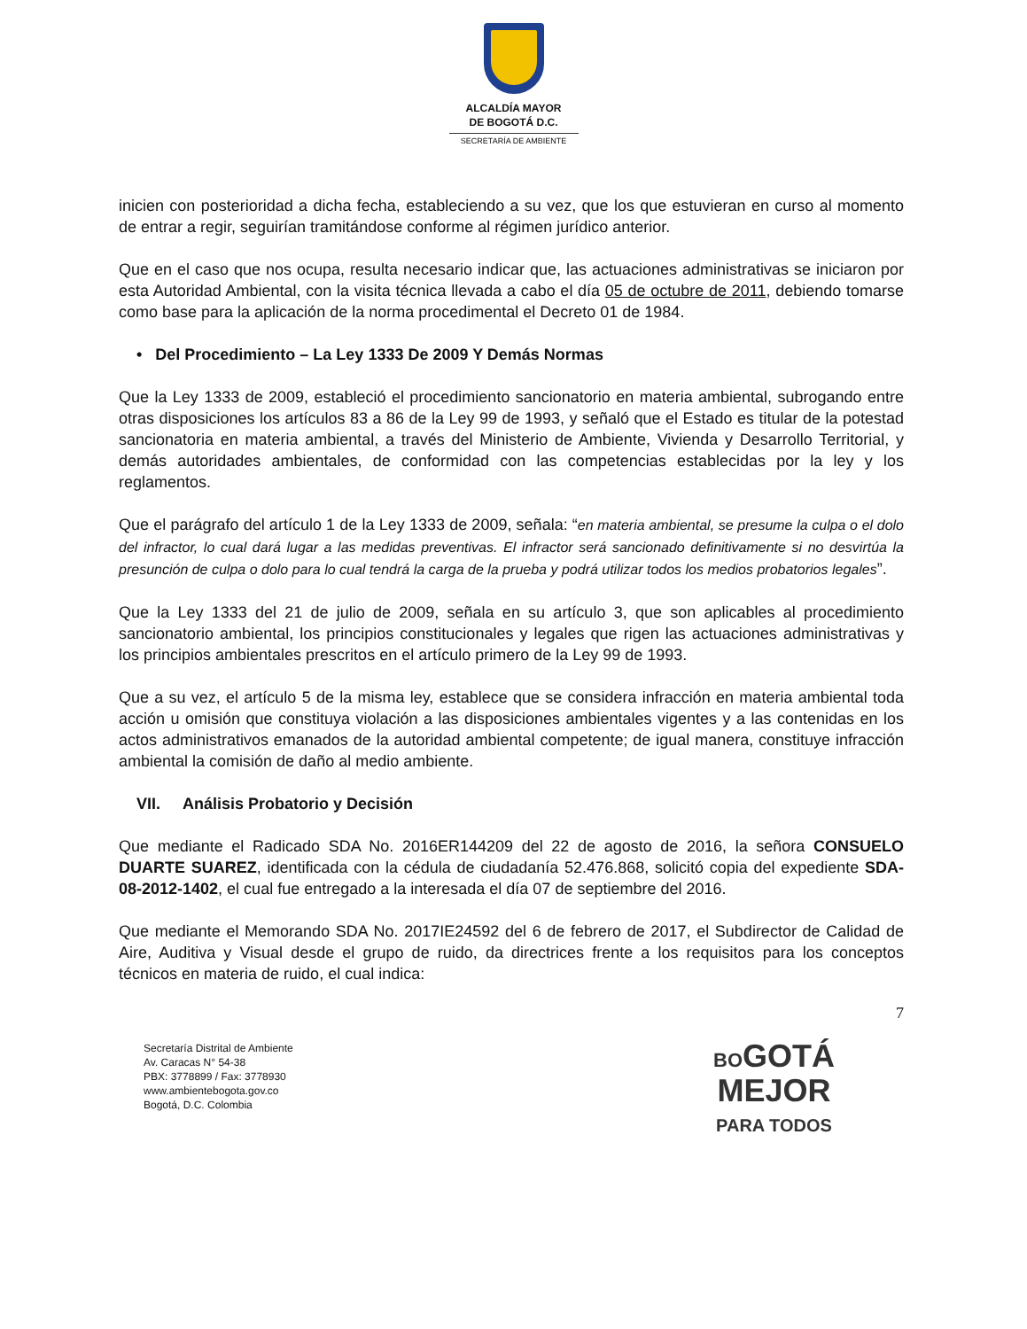ALCALDÍA MAYOR
DE BOGOTÁ D.C.
SECRETARÍA DE AMBIENTE
inicien con posterioridad a dicha fecha, estableciendo a su vez, que los que estuvieran en curso al momento de entrar a regir, seguirían tramitándose conforme al régimen jurídico anterior.
Que en el caso que nos ocupa, resulta necesario indicar que, las actuaciones administrativas se iniciaron por esta Autoridad Ambiental, con la visita técnica llevada a cabo el día 05 de octubre de 2011, debiendo tomarse como base para la aplicación de la norma procedimental el Decreto 01 de 1984.
• Del Procedimiento – La Ley 1333 De 2009 Y Demás Normas
Que la Ley 1333 de 2009, estableció el procedimiento sancionatorio en materia ambiental, subrogando entre otras disposiciones los artículos 83 a 86 de la Ley 99 de 1993, y señaló que el Estado es titular de la potestad sancionatoria en materia ambiental, a través del Ministerio de Ambiente, Vivienda y Desarrollo Territorial, y demás autoridades ambientales, de conformidad con las competencias establecidas por la ley y los reglamentos.
Que el parágrafo del artículo 1 de la Ley 1333 de 2009, señala: “en materia ambiental, se presume la culpa o el dolo del infractor, lo cual dará lugar a las medidas preventivas. El infractor será sancionado definitivamente si no desvirtúa la presunción de culpa o dolo para lo cual tendrá la carga de la prueba y podrá utilizar todos los medios probatorios legales”.
Que la Ley 1333 del 21 de julio de 2009, señala en su artículo 3, que son aplicables al procedimiento sancionatorio ambiental, los principios constitucionales y legales que rigen las actuaciones administrativas y los principios ambientales prescritos en el artículo primero de la Ley 99 de 1993.
Que a su vez, el artículo 5 de la misma ley, establece que se considera infracción en materia ambiental toda acción u omisión que constituya violación a las disposiciones ambientales vigentes y a las contenidas en los actos administrativos emanados de la autoridad ambiental competente; de igual manera, constituye infracción ambiental la comisión de daño al medio ambiente.
VII. Análisis Probatorio y Decisión
Que mediante el Radicado SDA No. 2016ER144209 del 22 de agosto de 2016, la señora CONSUELO DUARTE SUAREZ, identificada con la cédula de ciudadanía 52.476.868, solicitó copia del expediente SDA-08-2012-1402, el cual fue entregado a la interesada el día 07 de septiembre del 2016.
Que mediante el Memorando SDA No. 2017IE24592 del 6 de febrero de 2017, el Subdirector de Calidad de Aire, Auditiva y Visual desde el grupo de ruido, da directrices frente a los requisitos para los conceptos técnicos en materia de ruido, el cual indica:
7
Secretaría Distrital de Ambiente
Av. Caracas N° 54-38
PBX: 3778899 / Fax: 3778930
www.ambientebogota.gov.co
Bogotá, D.C. Colombia
BOGOTÁ
MEJOR
PARA TODOS